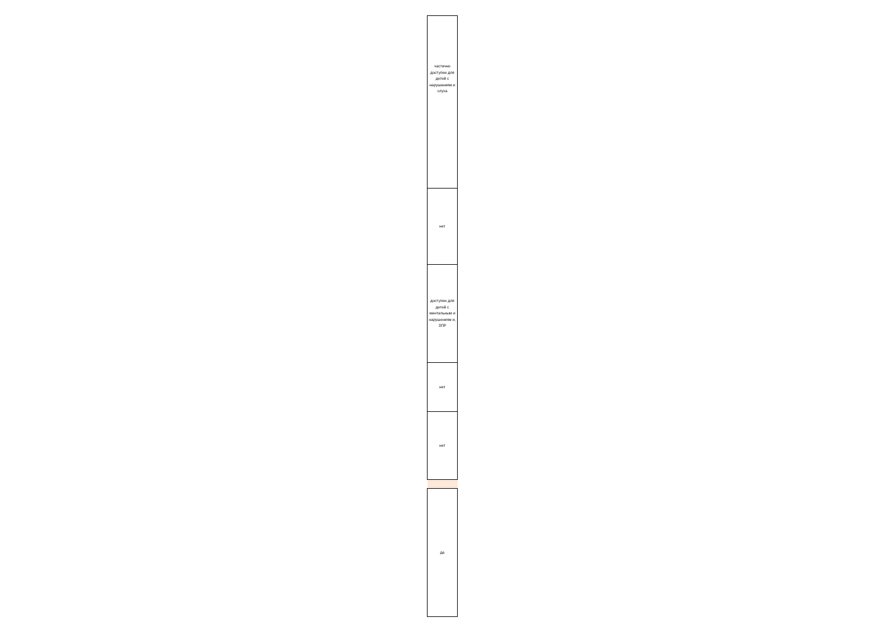| частично доступен для детей с нарушениям и слуха |
| нет |
| доступен для детей с ментальным и нарушениям и, ЗПР |
| нет |
| нет |
| да |